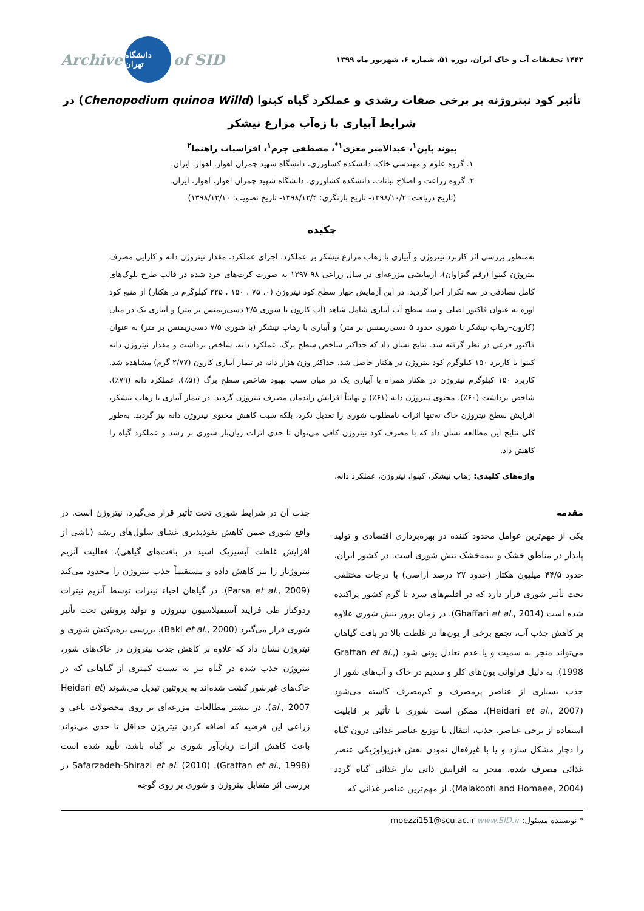۱۴۴۲ تحقیقات آب و خاک ایران، دوره ۵۱، شماره ۶، شهریور ماه ۱۳۹۹ Archive دانشگاه تهران of SID
تأثیر کود نیتروژنه بر برخی صفات رشدی و عملکرد گیاه کینوا (Chenopodium quinoa Willd) در شرایط آبیاری با زه‌آب مزارع نیشکر
پیوند پاپن<sup>۱</sup>، عبدالامیر معزی<sup>۱*</sup>، مصطفی چرم<sup>۱</sup>، افراسیاب راهنما<sup>۲</sup>
۱. گروه علوم و مهندسی خاک، دانشکده کشاورزی، دانشگاه شهید چمران اهواز، اهواز، ایران.
۲. گروه زراعت و اصلاح نباتات، دانشکده کشاورزی، دانشگاه شهید چمران اهواز، اهواز، ایران.
(تاریخ دریافت: ۱۳۹۸/۱۰/۲- تاریخ بازنگری: ۱۳۹۸/۱۲/۴- تاریخ تصویب: ۱۳۹۸/۱۲/۱۰)
چکیده
به‌منظور بررسی اثر کاربرد نیتروژن و آبیاری با زهاب مزارع نیشکر بر عملکرد، اجزای عملکرد، مقدار نیتروژن دانه و کارایی مصرف نیتروژن کینوا (رقم گیزاوان)، آزمایشی مزرعه‌ای در سال زراعی ۹۸-۱۳۹۷ به صورت کرت‌های خرد شده در قالب طرح بلوک‌های کامل تصادفی در سه تکرار اجرا گردید. در این آزمایش چهار سطح کود نیتروژن (۰، ۷۵ ، ۱۵۰ ، ۲۲۵ کیلوگرم در هکتار) از منبع کود اوره به عنوان فاکتور اصلی و سه سطح آب آبیاری شامل شاهد (آب کارون با شوری ۲/۵ دسی‌زیمنس بر متر) و آبیاری یک در میان (کارون–زهاب نیشکر با شوری حدود ۵ دسی‌زیمنس بر متر) و آبیاری با زهاب نیشکر (با شوری ۷/۵ دسی‌زیمنس بر متر) به عنوان فاکتور فرعی در نظر گرفته شد. نتایج نشان داد که حداکثر شاخص سطح برگ، عملکرد دانه، شاخص برداشت و مقدار نیتروژن دانه کینوا با کاربرد ۱۵۰ کیلوگرم کود نیتروژن در هکتار حاصل شد. حداکثر وزن هزار دانه در تیمار آبیاری کارون (۲/۷۷ گرم) مشاهده شد. کاربرد ۱۵۰ کیلوگرم نیتروژن در هکتار همراه با آبیاری یک در میان سبب بهبود شاخص سطح برگ (۵۱٪)، عملکرد دانه (۷۹٪)، شاخص برداشت (۶۰٪)، محتوی نیتروژن دانه (۶۱٪) و نهایتاً افزایش راندمان مصرف نیتروژن گردید. در تیمار آبیاری با زهاب نیشکر، افزایش سطح نیتروژن خاک نه‌تنها اثرات نامطلوب شوری را تعدیل نکرد، بلکه سبب کاهش محتوی نیتروژن دانه نیز گردید. به‌طور کلی نتایج این مطالعه نشان داد که با مصرف کود نیتروژن کافی می‌توان تا حدی اثرات زیان‌بار شوری بر رشد و عملکرد گیاه را کاهش داد.
واژه‌های کلیدی: زهاب نیشکر، کینوا، نیتروژن، عملکرد دانه.
مقدمه
یکی از مهم‌ترین عوامل محدود کننده در بهره‌برداری اقتصادی و تولید پایدار در مناطق خشک و نیمه‌خشک تنش شوری است. در کشور ایران، حدود ۴۴/۵ میلیون هکتار (حدود ۲۷ درصد اراضی) با درجات مختلفی تحت تأثیر شوری قرار دارد که در اقلیم‌های سرد تا گرم کشور پراکنده شده است (Ghaffari et al., 2014). در زمان بروز تنش شوری علاوه بر کاهش جذب آب، تجمع برخی از یون‌ها در غلظت بالا در بافت گیاهان می‌تواند منجر به سمیت و یا عدم تعادل یونی شود (Grattan et al., 1998). به دلیل فراوانی یون‌های کلر و سدیم در خاک و آب‌های شور از جذب بسیاری از عناصر پرمصرف و کم‌مصرف کاسته می‌شود (Heidari et al., 2007). ممکن است شوری با تأثیر بر قابلیت استفاده از برخی عناصر، جذب، انتقال یا توزیع عناصر غذائی درون گیاه را دچار مشکل سازد و یا با غیرفعال نمودن نقش فیزیولوژیکی عنصر غذائی مصرف شده، منجر به افزایش ذاتی نیاز غذائی گیاه گردد (Malakooti and Homaee, 2004). از مهم‌ترین عناصر غذائی که
جذب آن در شرایط شوری تحت تأثیر قرار می‌گیرد، نیتروژن است. در واقع شوری ضمن کاهش نفوذپذیری غشای سلول‌های ریشه (ناشی از افزایش غلظت آبسیزیک اسید در بافت‌های گیاهی)، فعالیت آنزیم نیتروژناز را نیز کاهش داده و مستقیماً جذب نیتروژن را محدود می‌کند (Parsa et al., 2009). در گیاهان احیاء نیترات توسط آنزیم نیترات ردوکتاز طی فرایند آسیمیلاسیون نیتروژن و تولید پروتئین تحت تأثیر شوری قرار می‌گیرد (Baki et al., 2000). بررسی برهم‌کنش شوری و نیتروژن نشان داد که علاوه بر کاهش جذب نیتروژن در خاک‌های شور، نیتروژن جذب شده در گیاه نیز به نسبت کمتری از گیاهانی که در خاک‌های غیرشور کشت شده‌اند به پروتئین تبدیل می‌شوند (Heidari et al., 2007). در بیشتر مطالعات مزرعه‌ای بر روی محصولات باغی و زراعی این فرضیه که اضافه کردن نیتروژن حداقل تا حدی می‌تواند باعث کاهش اثرات زیان‌آور شوری بر گیاه باشد، تأیید شده است (Grattan et al., 1998). Safarzadeh-Shirazi et al. (2010) در بررسی اثر متقابل نیتروژن و شوری بر روی گوجه
* نویسنده مسئول: moezzi151@scu.ac.ir www.SID.ir